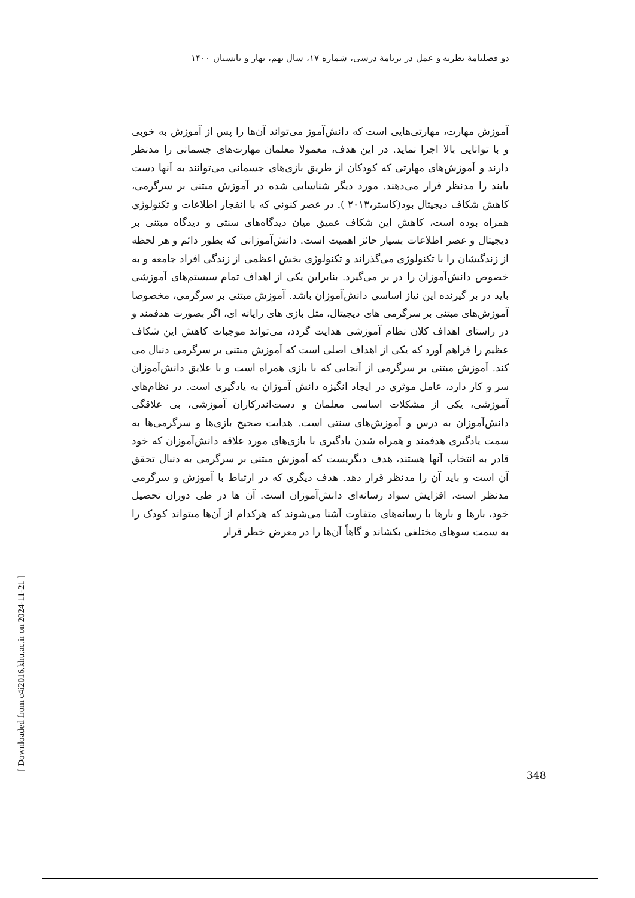دو فصلنامهٔ نظریه و عمل در برنامهٔ درسی، شماره ۱۷، سال نهم، بهار و تابستان ۱۴۰۰
آموزش مهارت، مهارتی‌هایی است که دانش‌آموز می‌تواند آن‌ها را پس از آموزش به خوبی و با توانایی بالا اجرا نماید. در این هدف، معمولا معلمان مهارت‌های جسمانی را مدنظر دارند و آموزش‌های مهارتی که کودکان از طریق بازی‌های جسمانی می‌توانند به آنها دست یابند را مدنظر قرار می‌دهند. مورد دیگر شناسایی شده در آموزش مبتنی بر سرگرمی، کاهش شکاف دیجیتال بود(کاستر،۲۰۱۳ ). در عصر کنونی که با انفجار اطلاعات و تکنولوژی همراه بوده است، کاهش این شکاف عمیق میان دیدگاه‌های سنتی و دیدگاه مبتنی بر دیجیتال و عصر اطلاعات بسیار حائز اهمیت است. دانش‌آموزانی که بطور دائم و هر لحظه از زندگیشان را با تکنولوژی می‌گذراند و تکنولوژی بخش اعظمی از زندگی افراد جامعه و به خصوص دانش‌آموزان را در بر می‌گیرد. بنابراین یکی از اهداف تمام سیستم‌های آموزشی باید در بر گیرنده این نیاز اساسی دانش‌آموزان باشد. آموزش مبتنی بر سرگرمی، مخصوصا آموزش‌های مبتنی بر سرگرمی های دیجیتال، مثل بازی های رایانه ای، اگر بصورت هدفمند و در راستای اهداف کلان نظام آموزشی هدایت گردد، می‌تواند موجبات کاهش این شکاف عظیم را فراهم آورد که یکی از اهداف اصلی است که آموزش مبتنی بر سرگرمی دنبال می کند. آموزش مبتنی بر سرگرمی از آنجایی که با بازی همراه است و با علایق دانش‌آموزان سر و کار دارد، عامل موثری در ایجاد انگیزه دانش آموزان به یادگیری است. در نظام‌های آموزشی، یکی از مشکلات اساسی معلمان و دست‌اندرکاران آموزشی، بی علاقگی دانش‌آموزان به درس و آموزش‌های سنتی است. هدایت صحیح بازی‌ها و سرگرمی‌ها به سمت یادگیری هدفمند و همراه شدن یادگیری با بازی‌های مورد علاقه دانش‌آموزان که خود قادر به انتخاب آنها هستند، هدف دیگریست که آموزش مبتنی بر سرگرمی به دنبال تحقق آن است و باید آن را مدنظر قرار دهد. هدف دیگری که در ارتباط با آموزش و سرگرمی مدنظر است، افزایش سواد رسانه‌ای دانش‌آموزان است. آن ها در طی دوران تحصیل خود، بارها و بارها با رسانه‌های متفاوت آشنا می‌شوند که هرکدام از آن‌ها میتواند کودک را به سمت سوهای مختلفی بکشاند و گاهاً آن‌ها را در معرض خطر قرار
348
[ Downloaded from c4i2016.khu.ac.ir on 2024-11-21 ]